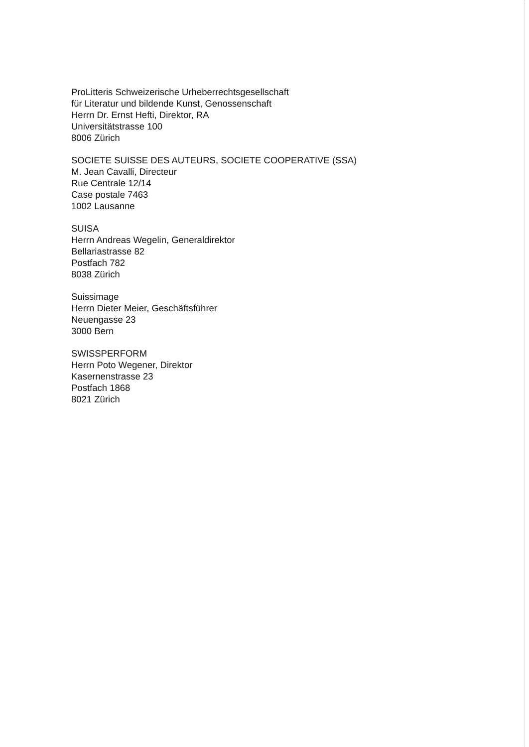ProLitteris Schweizerische Urheberrechtsgesellschaft
für Literatur und bildende Kunst, Genossenschaft
Herrn Dr. Ernst Hefti, Direktor, RA
Universitätstrasse 100
8006 Zürich
SOCIETE SUISSE DES AUTEURS, SOCIETE COOPERATIVE (SSA)
M. Jean Cavalli, Directeur
Rue Centrale 12/14
Case postale 7463
1002 Lausanne
SUISA
Herrn Andreas Wegelin, Generaldirektor
Bellariastrasse 82
Postfach 782
8038 Zürich
Suissimage
Herrn Dieter Meier, Geschäftsführer
Neuengasse 23
3000 Bern
SWISSPERFORM
Herrn Poto Wegener, Direktor
Kasernenstrasse 23
Postfach 1868
8021 Zürich